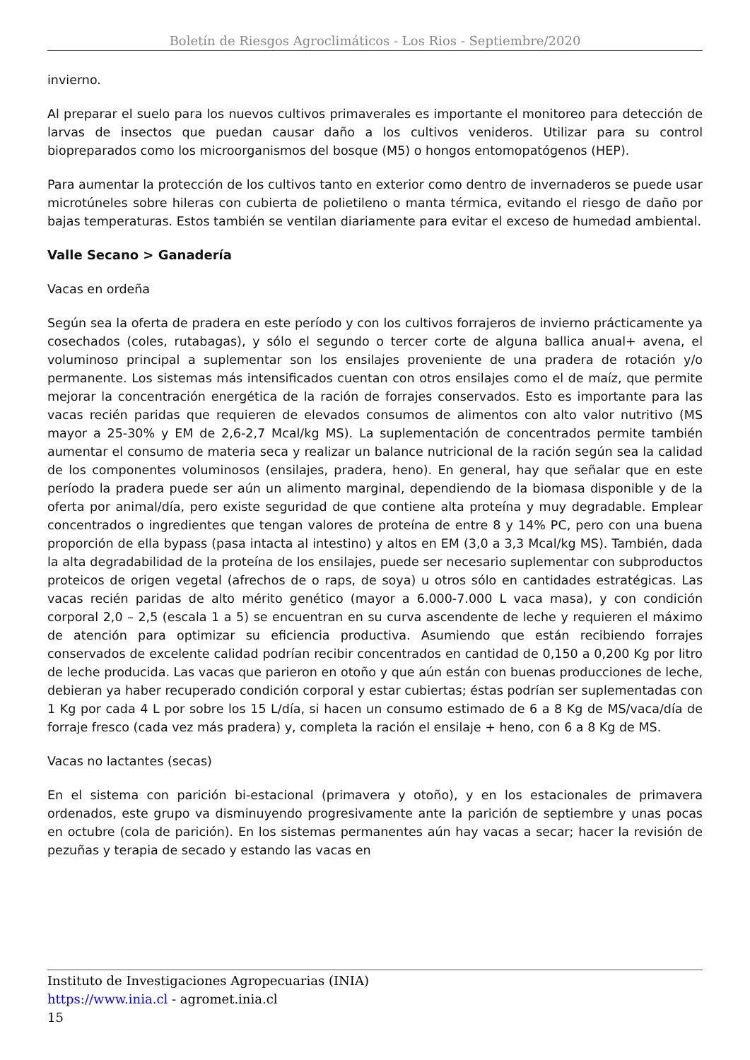Boletín de Riesgos Agroclimáticos - Los Rios - Septiembre/2020
invierno.
Al preparar el suelo para los nuevos cultivos primaverales es importante el monitoreo para detección de larvas de insectos que puedan causar daño a los cultivos venideros. Utilizar para su control biopreparados como los microorganismos del bosque (M5) o hongos entomopatógenos (HEP).
Para aumentar la protección de los cultivos tanto en exterior como dentro de invernaderos se puede usar microtúneles sobre hileras con cubierta de polietileno o manta térmica, evitando el riesgo de daño por bajas temperaturas. Estos también se ventilan diariamente para evitar el exceso de humedad ambiental.
Valle Secano > Ganadería
Vacas en ordeña
Según sea la oferta de pradera en este período y con los cultivos forrajeros de invierno prácticamente ya cosechados (coles, rutabagas), y sólo el segundo o tercer corte de alguna ballica anual+ avena, el voluminoso principal a suplementar son los ensilajes proveniente de una pradera de rotación y/o permanente. Los sistemas más intensificados cuentan con otros ensilajes como el de maíz, que permite mejorar la concentración energética de la ración de forrajes conservados. Esto es importante para las vacas recién paridas que requieren de elevados consumos de alimentos con alto valor nutritivo (MS mayor a 25-30% y EM de 2,6-2,7 Mcal/kg MS). La suplementación de concentrados permite también aumentar el consumo de materia seca y realizar un balance nutricional de la ración según sea la calidad de los componentes voluminosos (ensilajes, pradera, heno). En general, hay que señalar que en este período la pradera puede ser aún un alimento marginal, dependiendo de la biomasa disponible y de la oferta por animal/día, pero existe seguridad de que contiene alta proteína y muy degradable. Emplear concentrados o ingredientes que tengan valores de proteína de entre 8 y 14% PC, pero con una buena proporción de ella bypass (pasa intacta al intestino) y altos en EM (3,0 a 3,3 Mcal/kg MS). También, dada la alta degradabilidad de la proteína de los ensilajes, puede ser necesario suplementar con subproductos proteicos de origen vegetal (afrechos de o raps, de soya) u otros sólo en cantidades estratégicas. Las vacas recién paridas de alto mérito genético (mayor a 6.000-7.000 L vaca masa), y con condición corporal 2,0 – 2,5 (escala 1 a 5) se encuentran en su curva ascendente de leche y requieren el máximo de atención para optimizar su eficiencia productiva. Asumiendo que están recibiendo forrajes conservados de excelente calidad podrían recibir concentrados en cantidad de 0,150 a 0,200 Kg por litro de leche producida. Las vacas que parieron en otoño y que aún están con buenas producciones de leche, debieran ya haber recuperado condición corporal y estar cubiertas; éstas podrían ser suplementadas con 1 Kg por cada 4 L por sobre los 15 L/día, si hacen un consumo estimado de 6 a 8 Kg de MS/vaca/día de forraje fresco (cada vez más pradera) y, completa la ración el ensilaje + heno, con 6 a 8 Kg de MS.
Vacas no lactantes (secas)
En el sistema con parición bi-estacional (primavera y otoño), y en los estacionales de primavera ordenados, este grupo va disminuyendo progresivamente ante la parición de septiembre y unas pocas en octubre (cola de parición). En los sistemas permanentes aún hay vacas a secar; hacer la revisión de pezuñas y terapia de secado y estando las vacas en
Instituto de Investigaciones Agropecuarias (INIA)
https://www.inia.cl - agromet.inia.cl
15